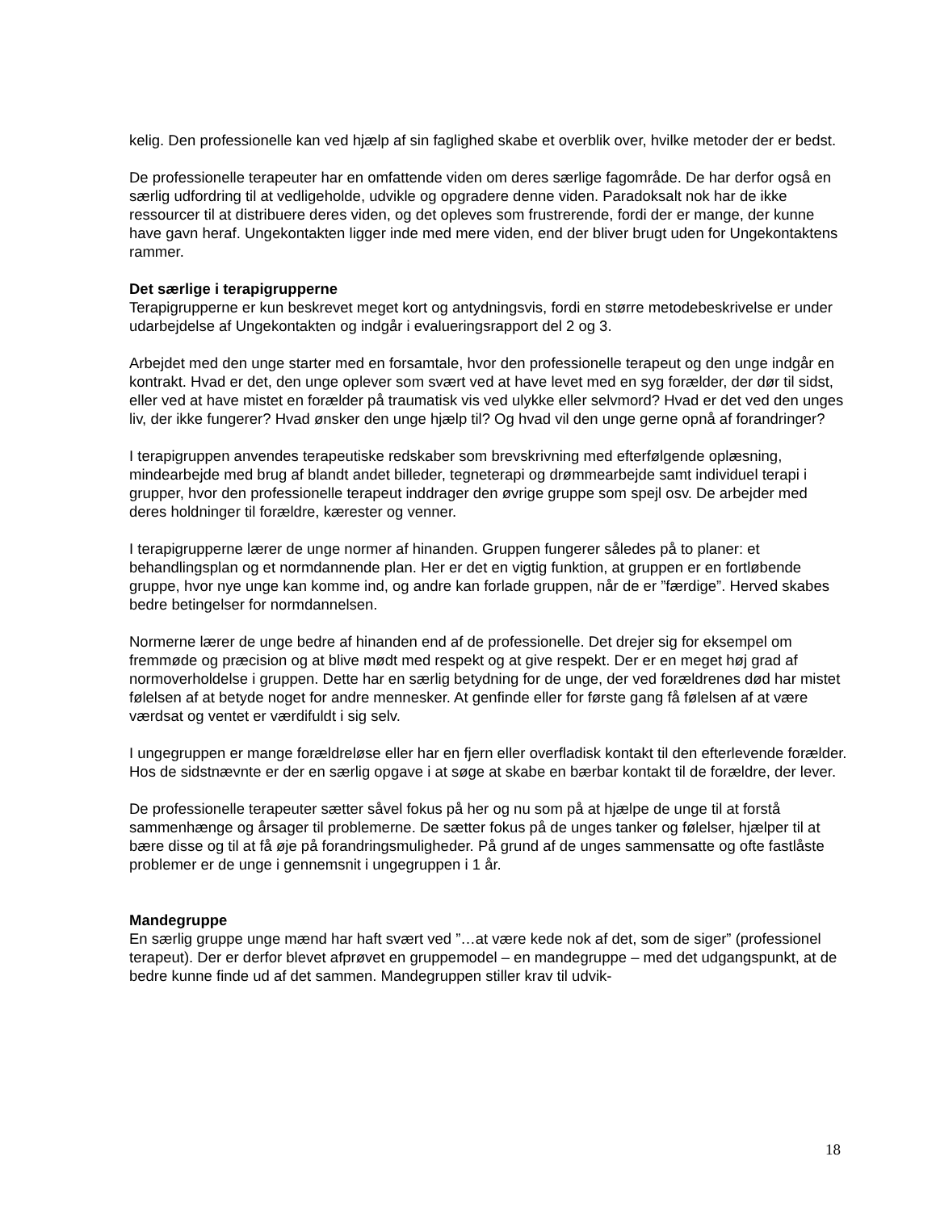kelig. Den professionelle kan ved hjælp af sin faglighed skabe et overblik over, hvilke metoder der er bedst.
De professionelle terapeuter har en omfattende viden om deres særlige fagområde. De har derfor også en særlig udfordring til at vedligeholde, udvikle og opgradere denne viden. Paradoksalt nok har de ikke ressourcer til at distribuere deres viden, og det opleves som frustrerende, fordi der er mange, der kunne have gavn heraf. Ungekontakten ligger inde med mere viden, end der bliver brugt uden for Ungekontaktens rammer.
Det særlige i terapigrupperne
Terapigrupperne er kun beskrevet meget kort og antydningsvis, fordi en større metodebeskrivelse er under udarbejdelse af Ungekontakten og indgår i evalueringsrapport del 2 og 3.
Arbejdet med den unge starter med en forsamtale, hvor den professionelle terapeut og den unge indgår en kontrakt. Hvad er det, den unge oplever som svært ved at have levet med en syg forælder, der dør til sidst, eller ved at have mistet en forælder på traumatisk vis ved ulykke eller selvmord? Hvad er det ved den unges liv, der ikke fungerer? Hvad ønsker den unge hjælp til? Og hvad vil den unge gerne opnå af forandringer?
I terapigruppen anvendes terapeutiske redskaber som brevskrivning med efterfølgende oplæsning, mindearbejde med brug af blandt andet billeder, tegneterapi og drømmearbejde samt individuel terapi i grupper, hvor den professionelle terapeut inddrager den øvrige gruppe som spejl osv. De arbejder med deres holdninger til forældre, kærester og venner.
I terapigrupperne lærer de unge normer af hinanden. Gruppen fungerer således på to planer: et behandlingsplan og et normdannende plan. Her er det en vigtig funktion, at gruppen er en fortløbende gruppe, hvor nye unge kan komme ind, og andre kan forlade gruppen, når de er ”færdige”. Herved skabes bedre betingelser for normdannelsen.
Normerne lærer de unge bedre af hinanden end af de professionelle. Det drejer sig for eksempel om fremmøde og præcision og at blive mødt med respekt og at give respekt. Der er en meget høj grad af normoverholdelse i gruppen. Dette har en særlig betydning for de unge, der ved forældrenes død har mistet følelsen af at betyde noget for andre mennesker. At genfinde eller for første gang få følelsen af at være værdsat og ventet er værdifuldt i sig selv.
I ungegruppen er mange forældreløse eller har en fjern eller overfladisk kontakt til den efterlevende forælder. Hos de sidstnævnte er der en særlig opgave i at søge at skabe en bærbar kontakt til de forældre, der lever.
De professionelle terapeuter sætter såvel fokus på her og nu som på at hjælpe de unge til at forstå sammenhænge og årsager til problemerne. De sætter fokus på de unges tanker og følelser, hjælper til at bære disse og til at få øje på forandringsmuligheder. På grund af de unges sammensatte og ofte fastlåste problemer er de unge i gennemsnit i ungegruppen i 1 år.
Mandegruppe
En særlig gruppe unge mænd har haft svært ved ”…at være kede nok af det, som de siger” (professionel terapeut). Der er derfor blevet afprøvet en gruppemodel – en mandegruppe – med det udgangspunkt, at de bedre kunne finde ud af det sammen. Mandegruppen stiller krav til udvik-
18